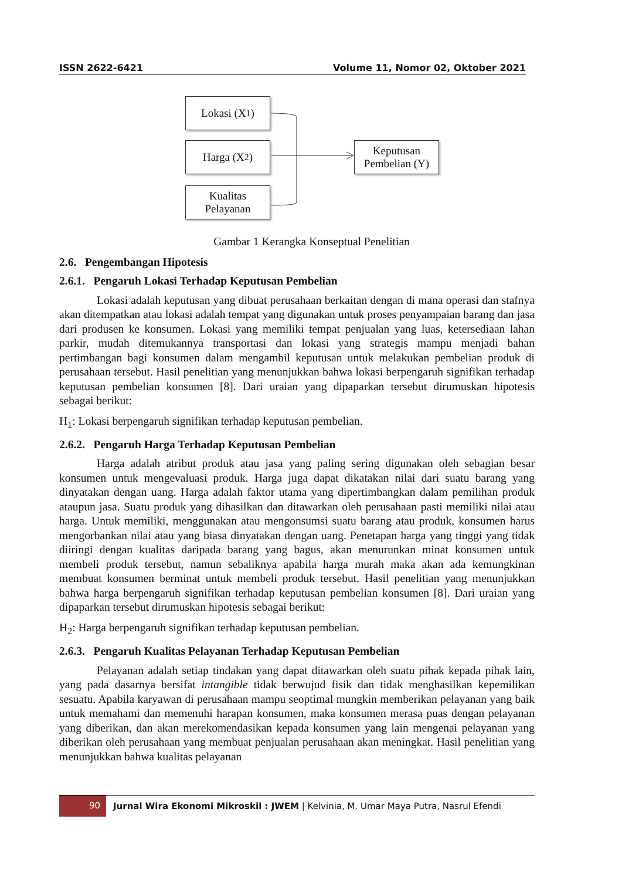ISSN 2622-6421 Volume 11, Nomor 02, Oktober 2021
Lokasi (X<sub>1</sub>)
Harga (X<sub>2</sub>)
Kualitas
Pelayanan
Keputusan
Pembelian (Y)
Gambar 1 Kerangka Konseptual Penelitian
2.6. Pengembangan Hipotesis
2.6.1. Pengaruh Lokasi Terhadap Keputusan Pembelian
Lokasi adalah keputusan yang dibuat perusahaan berkaitan dengan di mana operasi dan stafnya akan ditempatkan atau lokasi adalah tempat yang digunakan untuk proses penyampaian barang dan jasa dari produsen ke konsumen. Lokasi yang memiliki tempat penjualan yang luas, ketersediaan lahan parkir, mudah ditemukannya transportasi dan lokasi yang strategis mampu menjadi bahan pertimbangan bagi konsumen dalam mengambil keputusan untuk melakukan pembelian produk di perusahaan tersebut. Hasil penelitian yang menunjukkan bahwa lokasi berpengaruh signifikan terhadap keputusan pembelian konsumen [8]. Dari uraian yang dipaparkan tersebut dirumuskan hipotesis sebagai berikut:
H<sub>1</sub>: Lokasi berpengaruh signifikan terhadap keputusan pembelian.
2.6.2. Pengaruh Harga Terhadap Keputusan Pembelian
Harga adalah atribut produk atau jasa yang paling sering digunakan oleh sebagian besar konsumen untuk mengevaluasi produk. Harga juga dapat dikatakan nilai dari suatu barang yang dinyatakan dengan uang. Harga adalah faktor utama yang dipertimbangkan dalam pemilihan produk ataupun jasa. Suatu produk yang dihasilkan dan ditawarkan oleh perusahaan pasti memiliki nilai atau harga. Untuk memiliki, menggunakan atau mengonsumsi suatu barang atau produk, konsumen harus mengorbankan nilai atau yang biasa dinyatakan dengan uang. Penetapan harga yang tinggi yang tidak diiringi dengan kualitas daripada barang yang bagus, akan menurunkan minat konsumen untuk membeli produk tersebut, namun sebaliknya apabila harga murah maka akan ada kemungkinan membuat konsumen berminat untuk membeli produk tersebut. Hasil penelitian yang menunjukkan bahwa harga berpengaruh signifikan terhadap keputusan pembelian konsumen [8]. Dari uraian yang dipaparkan tersebut dirumuskan hipotesis sebagai berikut:
H<sub>2</sub>: Harga berpengaruh signifikan terhadap keputusan pembelian.
2.6.3. Pengaruh Kualitas Pelayanan Terhadap Keputusan Pembelian
Pelayanan adalah setiap tindakan yang dapat ditawarkan oleh suatu pihak kepada pihak lain, yang pada dasarnya bersifat intangible tidak berwujud fisik dan tidak menghasilkan kepemilikan sesuatu. Apabila karyawan di perusahaan mampu seoptimal mungkin memberikan pelayanan yang baik untuk memahami dan memenuhi harapan konsumen, maka konsumen merasa puas dengan pelayanan yang diberikan, dan akan merekomendasikan kepada konsumen yang lain mengenai pelayanan yang diberikan oleh perusahaan yang membuat penjualan perusahaan akan meningkat. Hasil penelitian yang menunjukkan bahwa kualitas pelayanan
90 Jurnal Wira Ekonomi Mikroskil : JWEM | Kelvinia, M. Umar Maya Putra, Nasrul Efendi